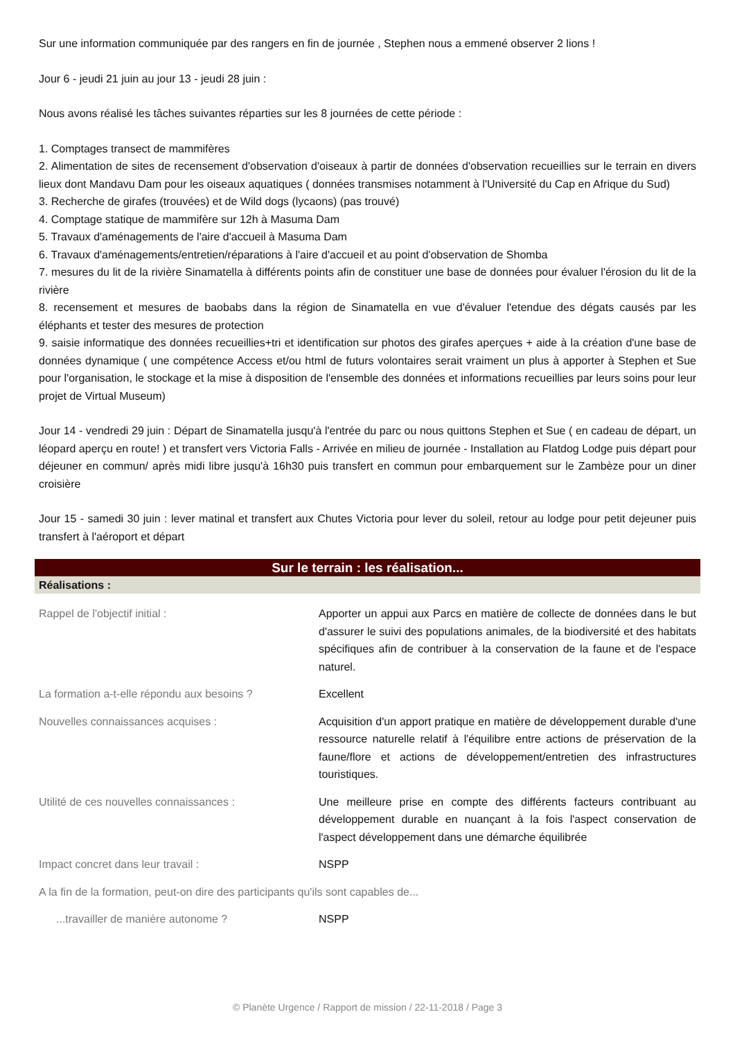Sur une information communiquée par des rangers en fin de journée , Stephen nous a emmené observer 2 lions !
Jour 6 - jeudi 21 juin au jour 13 - jeudi 28 juin :
Nous avons réalisé les tâches suivantes réparties sur les 8 journées de cette période :
1. Comptages transect de mammifères
2. Alimentation de sites de recensement d'observation d'oiseaux à partir de données d'observation recueillies sur le terrain en divers lieux dont Mandavu Dam pour les oiseaux aquatiques ( données transmises notamment à l'Université du Cap en Afrique du Sud)
3. Recherche de girafes (trouvées) et de Wild dogs (lycaons) (pas trouvé)
4. Comptage statique de mammifère sur 12h à Masuma Dam
5. Travaux d'aménagements de l'aire d'accueil à Masuma Dam
6. Travaux d'aménagements/entretien/réparations à l'aire d'accueil et au point d'observation de Shomba
7. mesures du lit de la rivière Sinamatella à différents points afin de constituer une base de données pour évaluer l'érosion du lit de la rivière
8. recensement et mesures de baobabs dans la région de Sinamatella en vue d'évaluer l'etendue des dégats causés par les éléphants et tester des mesures de protection
9. saisie informatique des données recueillies+tri et identification sur photos des girafes aperçues + aide à la création d'une base de données dynamique ( une compétence Access et/ou html de futurs volontaires serait vraiment un plus à apporter à Stephen et Sue pour l'organisation, le stockage et la mise à disposition de l'ensemble des données et informations recueillies par leurs soins pour leur projet de Virtual Museum)
Jour 14 - vendredi 29 juin : Départ de Sinamatella jusqu'à l'entrée du parc ou nous quittons Stephen et Sue ( en cadeau de départ, un léopard aperçu en route! ) et transfert vers Victoria Falls - Arrivée en milieu de journée - Installation au Flatdog Lodge puis départ pour déjeuner en commun/ après midi libre jusqu'à 16h30 puis transfert en commun pour embarquement sur le Zambèze pour un diner croisière
Jour 15 - samedi 30 juin : lever matinal et transfert aux Chutes Victoria pour lever du soleil, retour au lodge pour petit dejeuner puis transfert à l'aéroport et départ
Sur le terrain : les réalisation...
Réalisations :
Rappel de l'objectif initial : Apporter un appui aux Parcs en matière de collecte de données dans le but d'assurer le suivi des populations animales, de la biodiversité et des habitats spécifiques afin de contribuer à la conservation de la faune et de l'espace naturel.
La formation a-t-elle répondu aux besoins ?
Excellent
Nouvelles connaissances acquises : Acquisition d'un apport pratique en matière de développement durable d'une ressource naturelle relatif à l'équilibre entre actions de préservation de la faune/flore et actions de développement/entretien des infrastructures touristiques.
Utilité de ces nouvelles connaissances : Une meilleure prise en compte des différents facteurs contribuant au développement durable en nuançant à la fois l'aspect conservation de l'aspect développement dans une démarche équilibrée
Impact concret dans leur travail : NSPP
A la fin de la formation, peut-on dire des participants qu'ils sont capables de...
...travailler de manière autonome ? NSPP
© Planète Urgence / Rapport de mission / 22-11-2018 / Page 3